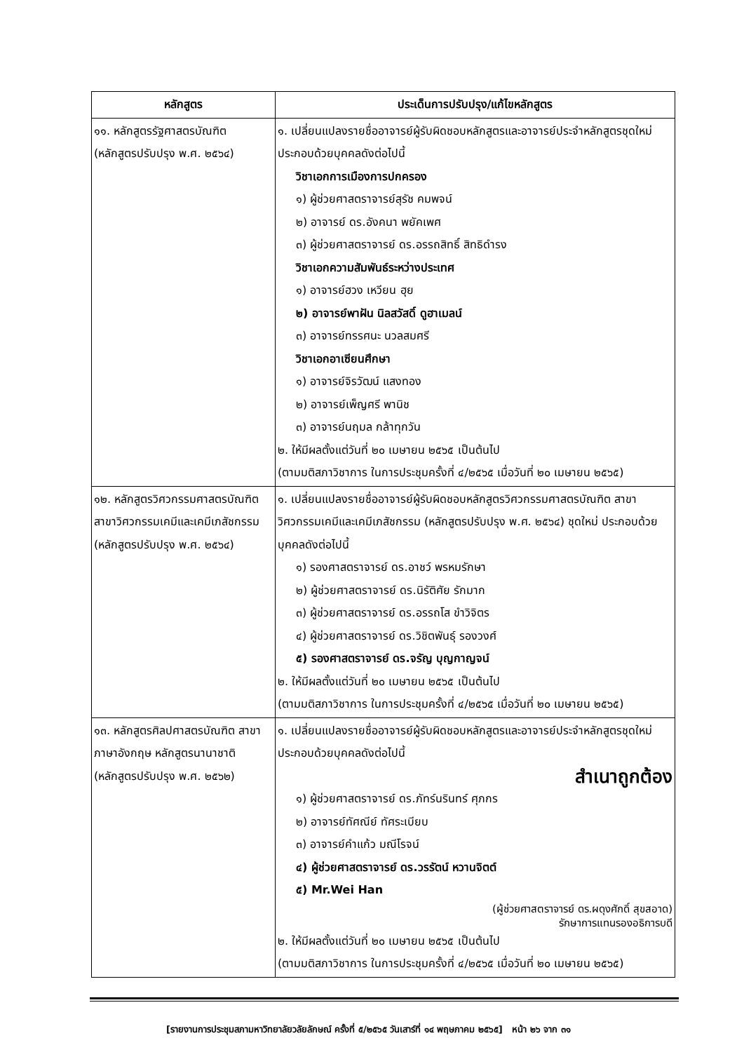| หลักสูตร | ประเด็นการปรับปรุง/แก้ไขหลักสูตร |
| --- | --- |
| ๑๑. หลักสูตรรัฐศาสตรบัณฑิต (หลักสูตรปรับปรุง พ.ศ. ๒๕๖๔) | ๑. เปลี่ยนแปลงรายชื่ออาจารย์ผู้รับผิดชอบหลักสูตรและอาจารย์ประจำหลักสูตรชุดใหม่ ประกอบด้วยบุคคลดังต่อไปนี้ วิชาเอกการเมืองการปกครอง ๑) ผู้ช่วยศาสตราจารย์สุรัช คมพจน์ ๒) อาจารย์ ดร.อังคนา พยัคเพศ ๓) ผู้ช่วยศาสตราจารย์ ดร.อรรถสิทธิ์ สิทธิดำรง วิชาเอกความสัมพันธ์ระหว่างประเทศ ๑) อาจารย์ฮวง เหวียน ฮุย ๒) อาจารย์พาฝัน นิลสวัสดิ์ ดูฮาเมลน์ ๓) อาจารย์ทรรศนะ นวลสมศรี วิชาเอกอาเซียนศึกษา ๑) อาจารย์จิรวัฒน์ แสงทอง ๒) อาจารย์เพ็ญศรี พานิช ๓) อาจารย์นฤมล กล้าทุกวัน ๒. ให้มีผลตั้งแต่วันที่ ๒๐ เมษายน ๒๕๖๕ เป็นต้นไป (ตามมติสภาวิชาการ ในการประชุมครั้งที่ ๔/๒๕๖๕ เมื่อวันที่ ๒๐ เมษายน ๒๕๖๕) |
| ๑๒. หลักสูตรวิศวกรรมศาสตรบัณฑิต สาขาวิศวกรรมเคมีและเคมีเภสัชกรรม (หลักสูตรปรับปรุง พ.ศ. ๒๕๖๔) | ๑. เปลี่ยนแปลงรายชื่ออาจารย์ผู้รับผิดชอบหลักสูตรวิศวกรรมศาสตรบัณฑิต สาขาวิศวกรรมเคมีและเคมีเภสัชกรรม (หลักสูตรปรับปรุง พ.ศ. ๒๕๖๔) ชุดใหม่ ประกอบด้วยบุคคลดังต่อไปนี้ ๑) รองศาสตราจารย์ ดร.อาชว์ พรหมรักษา ๒) ผู้ช่วยศาสตราจารย์ ดร.นิรัติศัย รักมาก ๓) ผู้ช่วยศาสตราจารย์ ดร.อรรถโส ขำวิจิตร ๔) ผู้ช่วยศาสตราจารย์ ดร.วิชิตพันธุ์ รองวงศ์ ๕) รองศาสตราจารย์ ดร.จรัญ บุญกาญจน์ ๒. ให้มีผลตั้งแต่วันที่ ๒๐ เมษายน ๒๕๖๕ เป็นต้นไป (ตามมติสภาวิชาการ ในการประชุมครั้งที่ ๔/๒๕๖๕ เมื่อวันที่ ๒๐ เมษายน ๒๕๖๕) |
| ๑๓. หลักสูตรศิลปศาสตรบัณฑิต สาขาภาษาอังกฤษ หลักสูตรนานาชาติ (หลักสูตรปรับปรุง พ.ศ. ๒๕๖๒) | ๑. เปลี่ยนแปลงรายชื่ออาจารย์ผู้รับผิดชอบหลักสูตรและอาจารย์ประจำหลักสูตรชุดใหม่ ประกอบด้วยบุคคลดังต่อไปนี้ สำเนาถูกต้อง ๑) ผู้ช่วยศาสตราจารย์ ดร.ภัทร์นรินทร์ ศุภกร ๒) อาจารย์ทัศณีย์ ทัศระเบียบ ๓) อาจารย์คำแก้ว มณีโรจน์ ๔) ผู้ช่วยศาสตราจารย์ ดร.วรรัตน์ หวานจิตต์ ๕) Mr.Wei Han (ผู้ช่วยศาสตราจารย์ ดร.ผดุงศักดิ์ สุขสอาด) รักษาการแทนรองอธิการบดี ๒. ให้มีผลตั้งแต่วันที่ ๒๐ เมษายน ๒๕๖๕ เป็นต้นไป (ตามมติสภาวิชาการ ในการประชุมครั้งที่ ๔/๒๕๖๕ เมื่อวันที่ ๒๐ เมษายน ๒๕๖๕) |
[รายงานการประชุมสภามหาวิทยาลัยวลัยลักษณ์ ครั้งที่ ๕/๒๕๖๕ วันเสาร์ที่ ๑๔ พฤษภาคม ๒๕๖๕] หน้า ๒๖ จาก ๓๑